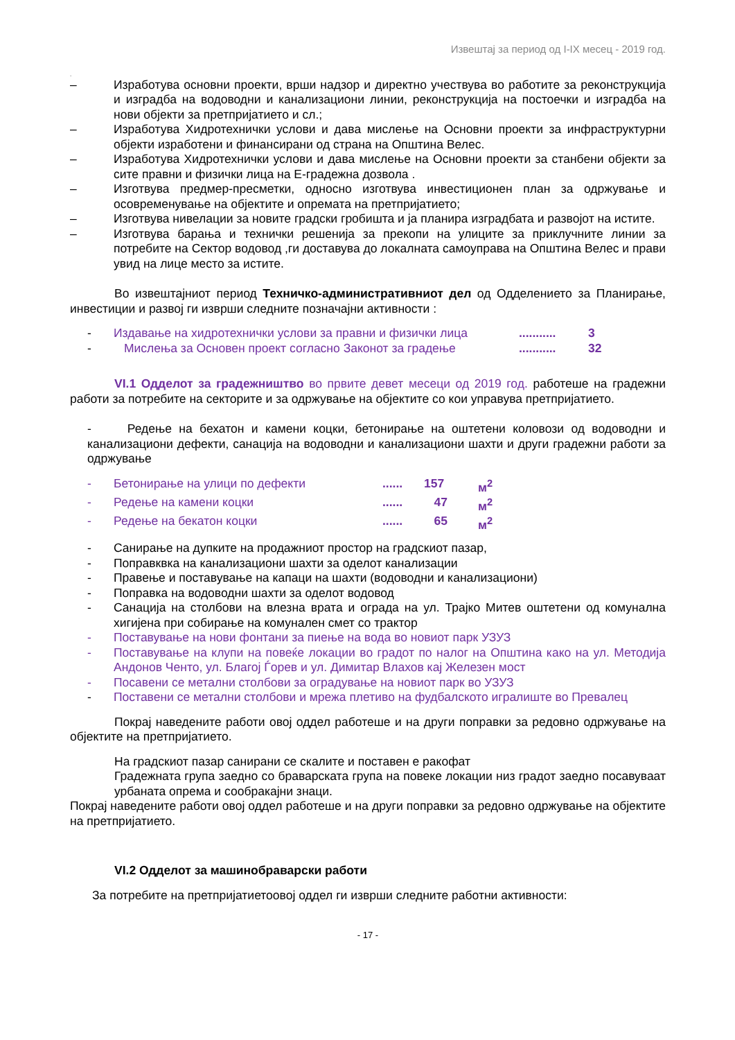Извештај за период од I-IX месец - 2019 год.
.
– Изработува основни проекти, врши надзор и директно учествува во работите за реконструкција и изградба на водоводни и канализациони линии, реконструкција на постоечки и изградба на нови објекти за претпријатието и сл.;
– Изработува Хидротехнички услови и дава мислење на Основни проекти за инфраструктурни објекти изработени и финансирани од страна на Општина Велес.
– Изработува Хидротехнички услови и дава мислење на Основни проекти за станбени објекти за сите правни и физички лица на Е-градежна дозвола .
– Изготвува предмер-пресметки, односно изготвува инвестиционен план за одржување и осовременување на објектите и опремата на претпријатието;
– Изготвува нивелации за новите градски гробишта и ја планира изградбата и развојот на истите.
– Изготвува барања и технички решенија за прекопи на улиците за приклучните линии за потребите на Сектор водовод ,ги доставува до локалната самоуправа на Општина Велес и прави увид на лице место за истите.
Во извештајниот период Техничко-административниот дел од Одделението за Планирање, инвестиции и развој ги изврши следните позначајни активности :
- Издавање на хидротехнички услови за правни и физички лица........... 3
- Мислења за Основен проект согласно Законот за градење........... 32
VI.1 Одделот за градежништво во првите девет месеци од 2019 год. работеше на градежни работи за потребите на секторите и за одржување на објектите со кои управува претпријатието.
- Редење на бехатон и камени коцки, бетонирање на оштетени коловози од водоводни и канализациони дефекти, санација на водоводни и канализациони шахти и други градежни работи за одржување
- Бетонирање на улици по дефекти...... 157 м<sup>2</sup>
- Редење на камени коцки...... 47 м<sup>2</sup>
- Редење на бекатон коцки...... 65 м<sup>2</sup>
- Санирање на дупките на продажниот простор на градскиот пазар,
- Поправквка на канализациони шахти за оделот канализации
- Правење и поставување на капаци на шахти (водоводни и канализациони)
- Поправка на водоводни шахти за оделот водовод
- Санација на столбови на влезна врата и ограда на ул. Трајко Митев оштетени од комунална хигијена при собирање на комунален смет со трактор
- Поставување на нови фонтани за пиење на вода во новиот парк УЗУЗ
- Поставување на клупи на повеќе локации во градот по налог на Општина како на ул. Методија Андонов Ченто, ул. Благој Ѓорев и ул. Димитар Влахов кај Железен мост
- Посавени се метални столбови за оградување на новиот парк во УЗУЗ
- Поставени се метални столбови и мрежа плетиво на фудбалското игралиште во Превалец
Покрај наведените работи овој оддел работеше и на други поправки за редовно одржување на објектите на претпријатието.
На градскиот пазар санирани се скалите и поставен е ракофат
Градежната група заедно со браварската група на повеке локации низ градот заедно посавуваат урбаната опрема и сообракајни знаци.
Покрај наведените работи овој оддел работеше и на други поправки за редовно одржување на објектите на претпријатието.
VI.2 Одделот за машинобраварски работи
За потребите на претпријатиетоовој оддел ги изврши следните работни активности:
- 17 -